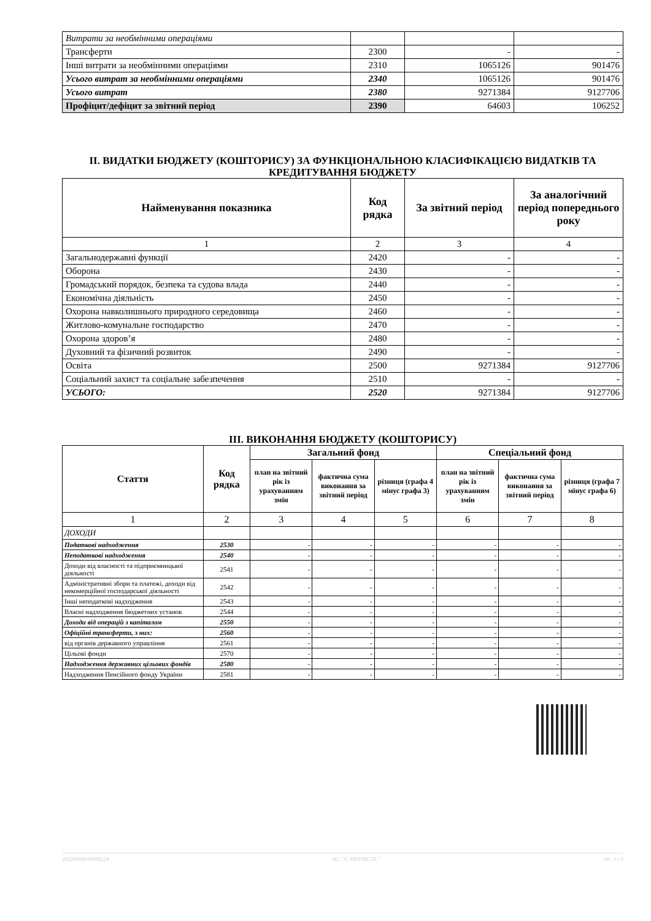| Витрати за необмінними операціями | | | |
| Трансферти | 2300 | - | - |
| Інші витрати за необмінними операціями | 2310 | 1065126 | 901476 |
| Усього витрат за необмінними операціями | 2340 | 1065126 | 901476 |
| Усього витрат | 2380 | 9271384 | 9127706 |
| Профіцит/дефіцит за звітний період | 2390 | 64603 | 106252 |
ІІ. ВИДАТКИ БЮДЖЕТУ (КОШТОРИСУ) ЗА ФУНКЦІОНАЛЬНОЮ КЛАСИФІКАЦІЄЮ ВИДАТКІВ ТА КРЕДИТУВАННЯ БЮДЖЕТУ
| Найменування показника | Код рядка | За звітний період | За аналогічний період попереднього року |
| --- | --- | --- | --- |
| 1 | 2 | 3 | 4 |
| Загальнодержавні функції | 2420 | - | - |
| Оборона | 2430 | - | - |
| Громадський порядок, безпека та судова влада | 2440 | - | - |
| Економічна діяльність | 2450 | - | - |
| Охорона навколишнього природного середовища | 2460 | - | - |
| Житлово-комунальне господарство | 2470 | - | - |
| Охорона здоров’я | 2480 | - | - |
| Духовний та фізичний розвиток | 2490 | - | - |
| Освіта | 2500 | 9271384 | 9127706 |
| Соціальний захист та соціальне забезпечення | 2510 | - | - |
| УСЬОГО: | 2520 | 9271384 | 9127706 |
ІІІ. ВИКОНАННЯ БЮДЖЕТУ (КОШТОРИСУ)
| Стаття | Код рядка | Загальний фонд | | | Спеціальний фонд | | |
| --- | --- | --- | --- | --- | --- | --- | --- |
| | | план на звітний рік із урахуванням змін | фактична сума виконання за звітний період | різниця (графа 4 мінус графа 3) | план на звітний рік із урахуванням змін | фактична сума виконання за звітний період | різниця (графа 7 мінус графа 6) |
| 1 | 2 | 3 | 4 | 5 | 6 | 7 | 8 |
| ДОХОДИ | | | | | | | |
| Податкові надходження | 2530 | - | - | - | - | - | - |
| Неподаткові надходження | 2540 | - | - | - | - | - | - |
| Доходи від власності та підприємницької діяльності | 2541 | - | - | - | - | - | - |
| Адміністративні збори та платежі, доходи від некомерційної господарської діяльності | 2542 | - | - | - | - | - | - |
| Інші неподаткові надходження | 2543 | - | - | - | - | - | - |
| Власні надходження бюджетних установ | 2544 | - | - | - | - | - | - |
| Доходи від операцій з капіталом | 2550 | - | - | - | - | - | - |
| Офіційні трансферти, з них: | 2560 | - | - | - | - | - | - |
| від органів державного управління | 2561 | - | - | - | - | - | - |
| Цільові фонди | 2570 | - | - | - | - | - | - |
| Надходження державних цільових фондів | 2580 | - | - | - | - | - | - |
| Надходження Пенсійного фонду України | 2581 | - | - | - | - | - | - |
20220000035606124 АС " Є-ЗВІТНІСТЬ " ст. 2 з 3